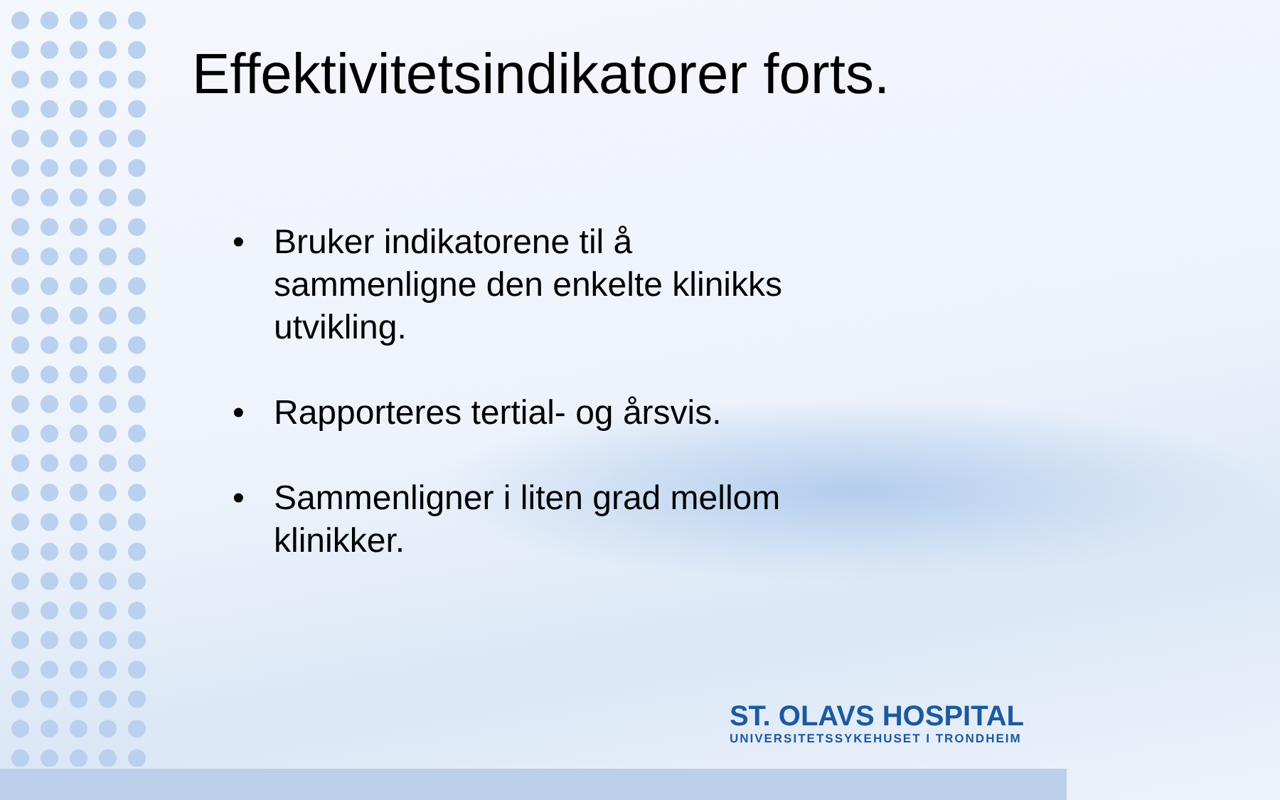Effektivitetsindikatorer forts.
• Bruker indikatorene til å sammenligne den enkelte klinikks utvikling.
• Rapporteres tertial- og årsvis.
• Sammenligner i liten grad mellom klinikker.
ST. OLAVS HOSPITAL
UNIVERSITETSSYKEHUSET I TRONDHEIM